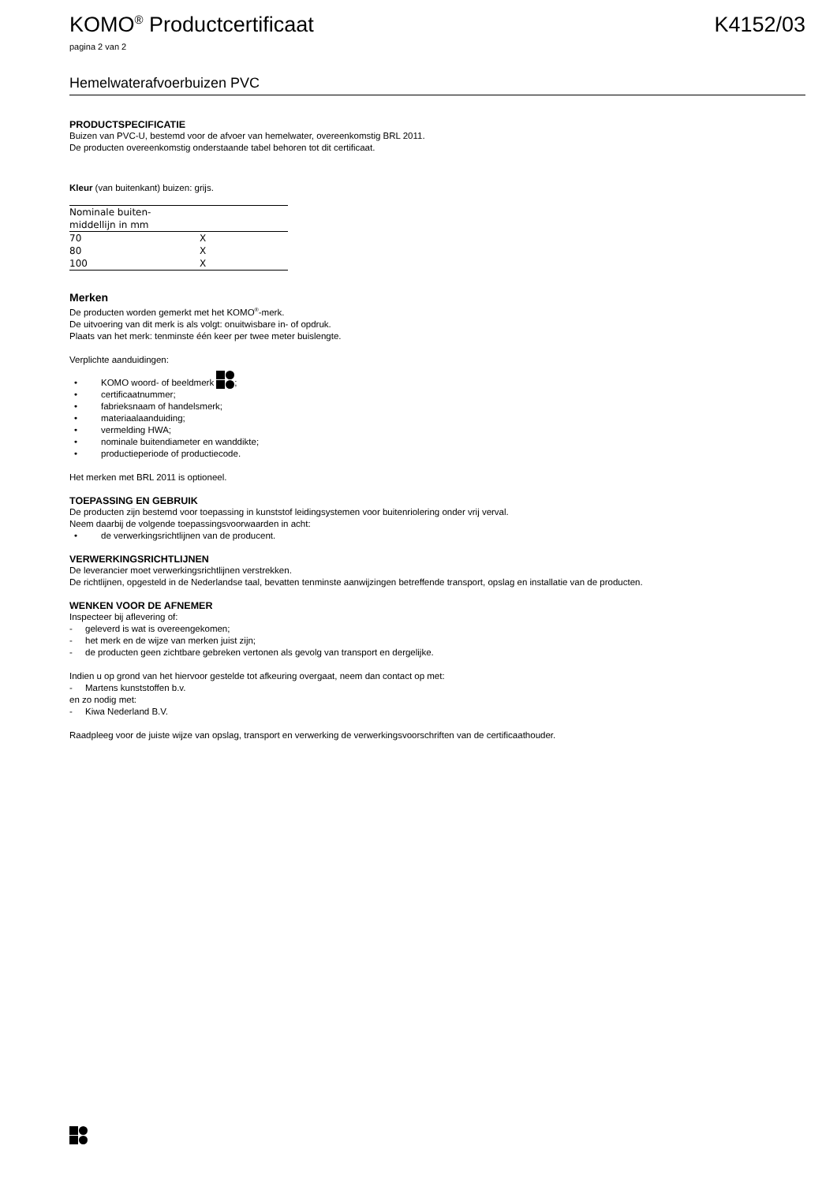KOMO<sup>®</sup> Productcertificaat K4152/03
pagina 2 van 2
Hemelwaterafvoerbuizen PVC
PRODUCTSPECIFICATIE
Buizen van PVC-U, bestemd voor de afvoer van hemelwater, overeenkomstig BRL 2011.
De producten overeenkomstig onderstaande tabel behoren tot dit certificaat.
Kleur (van buitenkant) buizen: grijs.
| Nominale buiten- middellijn in mm | |
| --- | --- |
| 70 | X |
| 80 | X |
| 100 | X |
Merken
De producten worden gemerkt met het KOMO<sup>®</sup>-merk.
De uitvoering van dit merk is als volgt: onuitwisbare in- of opdruk.
Plaats van het merk: tenminste één keer per twee meter buislengte.
Verplichte aanduidingen:
• KOMO woord- of beeldmerk ;
• certificaatnummer;
• fabrieksnaam of handelsmerk;
• materiaalaanduiding;
• vermelding HWA;
• nominale buitendiameter en wanddikte;
• productieperiode of productiecode.
Het merken met BRL 2011 is optioneel.
TOEPASSING EN GEBRUIK
De producten zijn bestemd voor toepassing in kunststof leidingsystemen voor buitenriolering onder vrij verval.
Neem daarbij de volgende toepassingsvoorwaarden in acht:
• de verwerkingsrichtlijnen van de producent.
VERWERKINGSRICHTLIJNEN
De leverancier moet verwerkingsrichtlijnen verstrekken.
De richtlijnen, opgesteld in de Nederlandse taal, bevatten tenminste aanwijzingen betreffende transport, opslag en installatie van de producten.
WENKEN VOOR DE AFNEMER
Inspecteer bij aflevering of:
- geleverd is wat is overeengekomen;
- het merk en de wijze van merken juist zijn;
- de producten geen zichtbare gebreken vertonen als gevolg van transport en dergelijke.
Indien u op grond van het hiervoor gestelde tot afkeuring overgaat, neem dan contact op met:
- Martens kunststoffen b.v.
en zo nodig met:
- Kiwa Nederland B.V.
Raadpleeg voor de juiste wijze van opslag, transport en verwerking de verwerkingsvoorschriften van de certificaathouder.